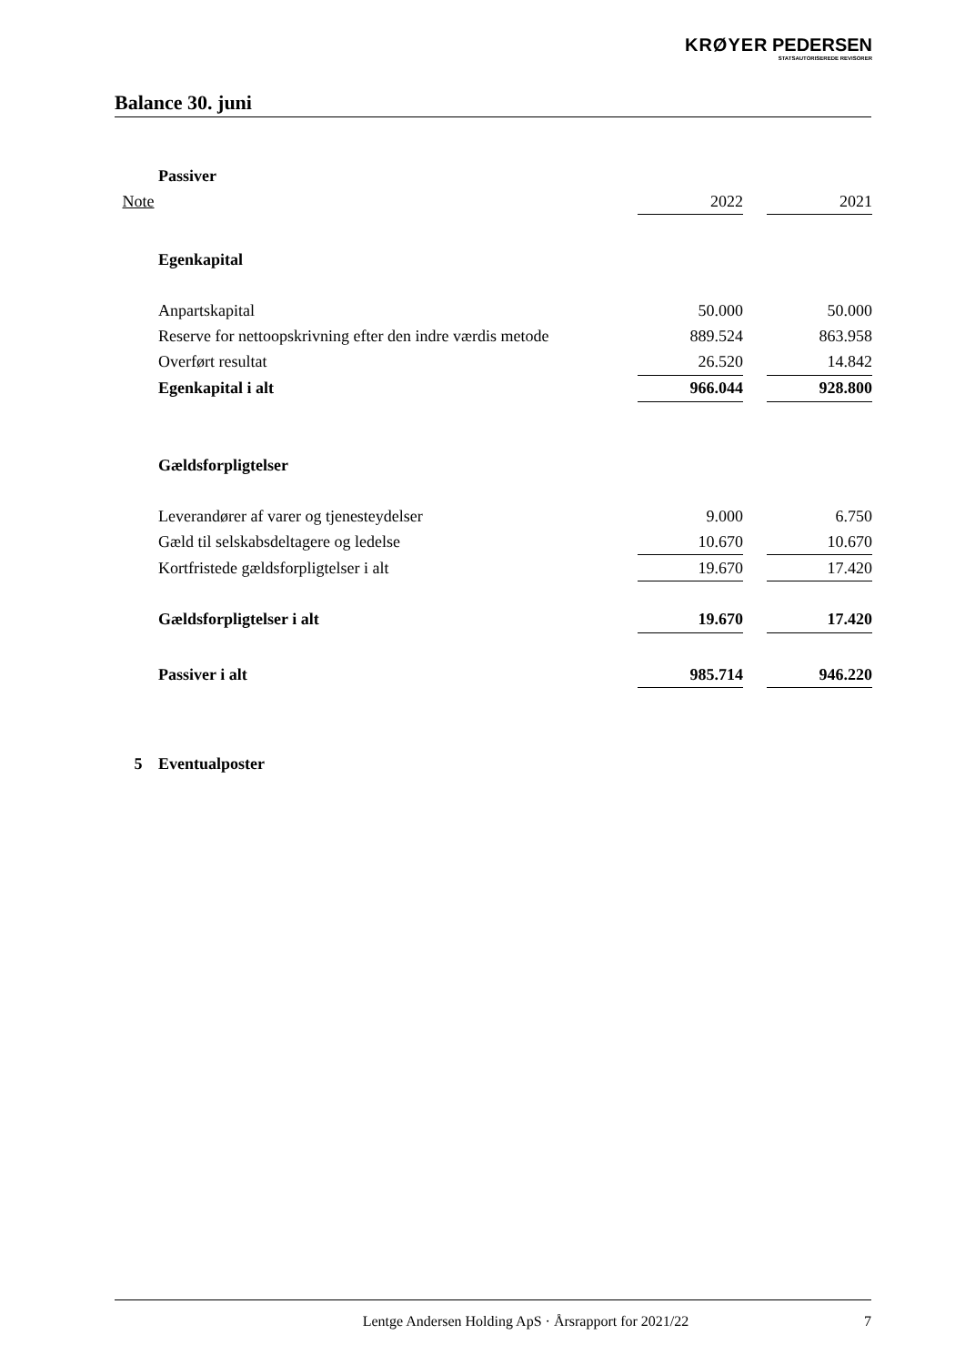KRØYER PEDERSEN
STATSAUTORISEREDE REVISORER
Balance 30. juni
| | Passiver | | | |
| Note | | 2022 | | 2021 |
| | Egenkapital | | | |
| | Anpartskapital | 50.000 | | 50.000 |
| | Reserve for nettoopskrivning efter den indre værdis metode | 889.524 | | 863.958 |
| | Overført resultat | 26.520 | | 14.842 |
| | Egenkapital i alt | 966.044 | | 928.800 |
| | Gældsforpligtelser | | | |
| | Leverandører af varer og tjenesteydelser | 9.000 | | 6.750 |
| | Gæld til selskabsdeltagere og ledelse | 10.670 | | 10.670 |
| | Kortfristede gældsforpligtelser i alt | 19.670 | | 17.420 |
| | Gældsforpligtelser i alt | 19.670 | | 17.420 |
| | Passiver i alt | 985.714 | | 946.220 |
| 5 | Eventualposter | | | |
Lentge Andersen Holding ApS · Årsrapport for 2021/22 7